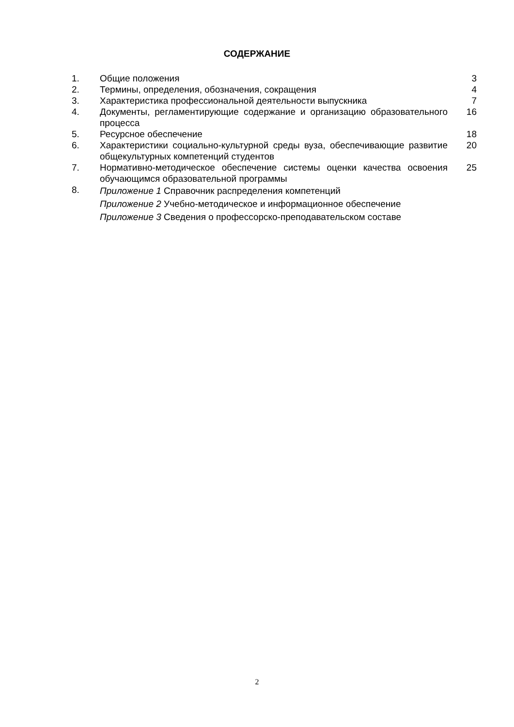СОДЕРЖАНИЕ
| 1. | Общие положения | 3 |
| 2. | Термины, определения, обозначения, сокращения | 4 |
| 3. | Характеристика профессиональной деятельности выпускника | 7 |
| 4. | Документы, регламентирующие содержание и организацию образовательного процесса | 16 |
| 5. | Ресурсное обеспечение | 18 |
| 6. | Характеристики социально-культурной среды вуза, обеспечивающие развитие общекультурных компетенций студентов | 20 |
| 7. | Нормативно-методическое обеспечение системы оценки качества освоения обучающимся образовательной программы | 25 |
| 8. | Приложение 1 Справочник распределения компетенций Приложение 2 Учебно-методическое и информационное обеспечение Приложение 3 Сведения о профессорско-преподавательском составе | |
2